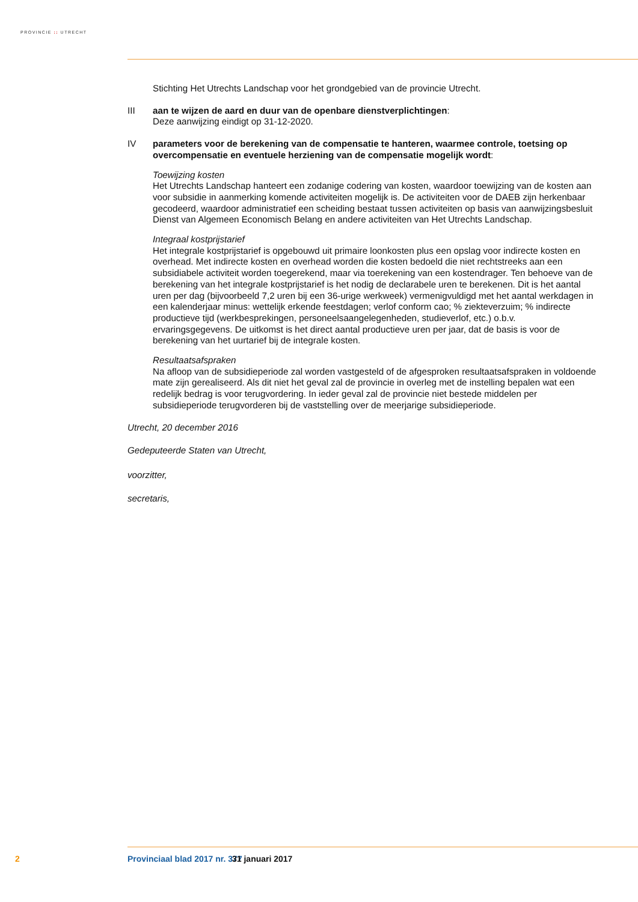PROVINCIE :: UTRECHT
Stichting Het Utrechts Landschap voor het grondgebied van de provincie Utrecht.
III aan te wijzen de aard en duur van de openbare dienstverplichtingen:
Deze aanwijzing eindigt op 31-12-2020.
IV parameters voor de berekening van de compensatie te hanteren, waarmee controle, toetsing op overcompensatie en eventuele herziening van de compensatie mogelijk wordt:
Toewijzing kosten
Het Utrechts Landschap hanteert een zodanige codering van kosten, waardoor toewijzing van de kosten aan voor subsidie in aanmerking komende activiteiten mogelijk is. De activiteiten voor de DAEB zijn herkenbaar gecodeerd, waardoor administratief een scheiding bestaat tussen activiteiten op basis van aanwijzingsbesluit Dienst van Algemeen Economisch Belang en andere activiteiten van Het Utrechts Landschap.
Integraal kostprijstarief
Het integrale kostprijstarief is opgebouwd uit primaire loonkosten plus een opslag voor indirecte kosten en overhead. Met indirecte kosten en overhead worden die kosten bedoeld die niet recht­streeks aan een subsidiabele activiteit worden toegerekend, maar via toerekening van een kosten­drager. Ten behoeve van de berekening van het integrale kostprijstarief is het nodig de declara­bele uren te berekenen. Dit is het aantal uren per dag (bijvoorbeeld 7,2 uren bij een 36-urige werkweek) vermenigvuldigd met het aantal werkdagen in een kalenderjaar minus: wettelijk erkende feestdagen; verlof conform cao; % ziekteverzuim; % indirecte productieve tijd (werkbesprekingen, personeelsaangelegenheden, studieverlof, etc.) o.b.v. ervaringsgegevens. De uitkomst is het direct aantal productieve uren per jaar, dat de basis is voor de berekening van het uurtarief bij de inte­grale kosten.
Resultaatsafspraken
Na afloop van de subsidieperiode zal worden vastgesteld of de afgesproken resultaatsafspraken in voldoende mate zijn gerealiseerd. Als dit niet het geval zal de provincie in overleg met de in­stelling bepalen wat een redelijk bedrag is voor terugvordering. In ieder geval zal de provincie niet bestede middelen per subsidieperiode terugvorderen bij de vaststelling over de meerjarige subsidieperiode.
Utrecht, 20 december 2016
Gedeputeerde Staten van Utrecht,
voorzitter,
secretaris,
2 Provinciaal blad 2017 nr. 377 31 januari 2017